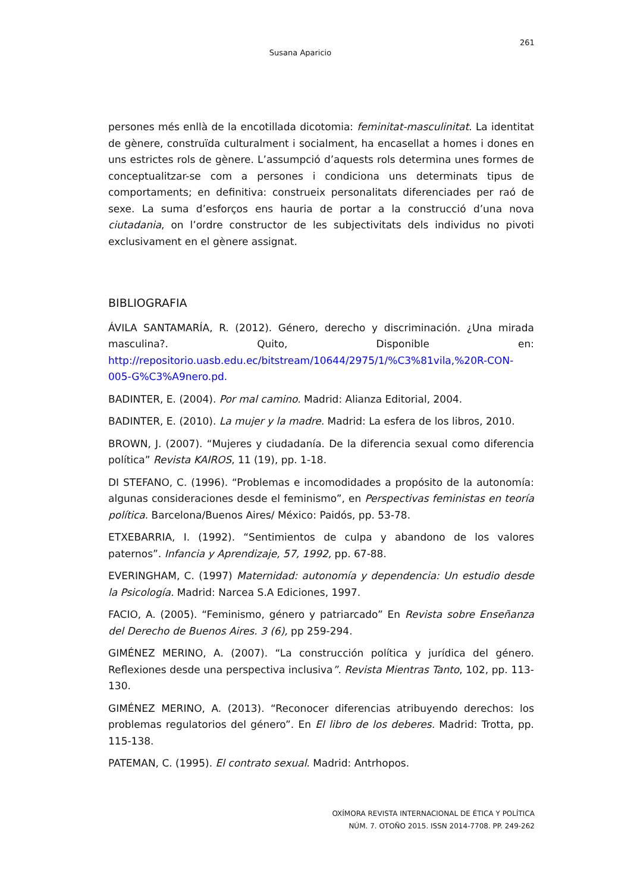261
Susana Aparicio
persones més enllà de la encotillada dicotomia: feminitat-masculinitat. La identitat de gènere, construïda culturalment i socialment, ha encasellat a homes i dones en uns estrictes rols de gènere. L’assumpció d’aquests rols determina unes formes de conceptualitzar-se com a persones i condiciona uns determinats tipus de comportaments; en definitiva: construeix personalitats diferenciades per raó de sexe. La suma d’esforços ens hauria de portar a la construcció d’una nova ciutadania, on l’ordre constructor de les subjectivitats dels individus no pivoti exclusivament en el gènere assignat.
BIBLIOGRAFIA
ÁVILA SANTAMARÍA, R. (2012). Género, derecho y discriminación. ¿Una mirada masculina?. Quito, Disponible en: http://repositorio.uasb.edu.ec/bitstream/10644/2975/1/%C3%81vila,%20R-CON-005-G%C3%A9nero.pd.
BADINTER, E. (2004). Por mal camino. Madrid: Alianza Editorial, 2004.
BADINTER, E. (2010). La mujer y la madre. Madrid: La esfera de los libros, 2010.
BROWN, J. (2007). “Mujeres y ciudadanía. De la diferencia sexual como diferencia política” Revista KAIROS, 11 (19), pp. 1-18.
DI STEFANO, C. (1996). “Problemas e incomodidades a propósito de la autonomía: algunas consideraciones desde el feminismo”, en Perspectivas feministas en teoría política. Barcelona/Buenos Aires/ México: Paidós, pp. 53-78.
ETXEBARRIA, I. (1992). “Sentimientos de culpa y abandono de los valores paternos”. Infancia y Aprendizaje, 57, 1992, pp. 67-88.
EVERINGHAM, C. (1997) Maternidad: autonomía y dependencia: Un estudio desde la Psicología. Madrid: Narcea S.A Ediciones, 1997.
FACIO, A. (2005). “Feminismo, género y patriarcado” En Revista sobre Enseñanza del Derecho de Buenos Aires. 3 (6), pp 259-294.
GIMÉNEZ MERINO, A. (2007). “La construcción política y jurídica del género. Reflexiones desde una perspectiva inclusiva”. Revista Mientras Tanto, 102, pp. 113-130.
GIMÉNEZ MERINO, A. (2013). “Reconocer diferencias atribuyendo derechos: los problemas regulatorios del género”. En El libro de los deberes. Madrid: Trotta, pp. 115-138.
PATEMAN, C. (1995). El contrato sexual. Madrid: Antrhopos.
OXÍMORA REVISTA INTERNACIONAL DE ÉTICA Y POLÍTICA
NÚM. 7. OTOÑO 2015. ISSN 2014-7708. PP. 249-262